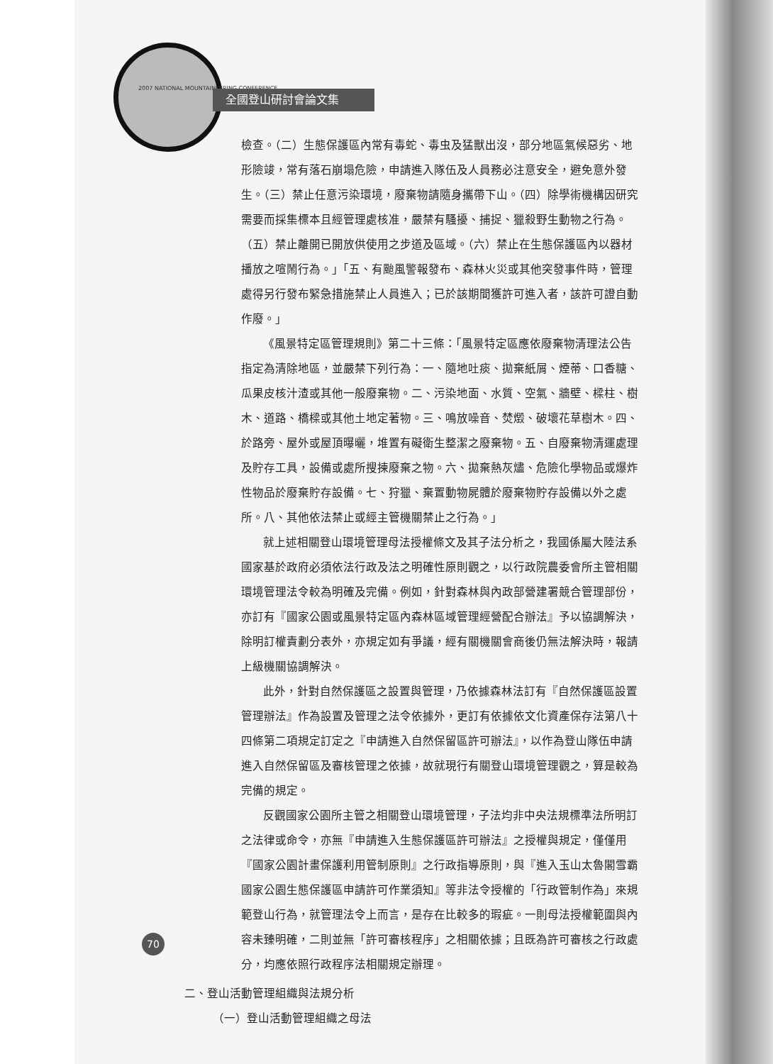2007 NATIONAL MOUNTAINEERING CONFERENCE
全國登山研討會論文集
檢查。（二）生態保護區內常有毒蛇、毒虫及猛獸出沒，部分地區氣候惡劣、地形險竣，常有落石崩塌危險，申請進入隊伍及人員務必注意安全，避免意外發生。（三）禁止任意污染環境，廢棄物請隨身攜帶下山。（四）除學術機構因研究需要而採集標本且經管理處核准，嚴禁有騷擾、捕捉、獵殺野生動物之行為。（五）禁止離開已開放供使用之步道及區域。（六）禁止在生態保護區內以器材播放之喧鬧行為。」「五、有颱風警報發布、森林火災或其他突發事件時，管理處得另行發布緊急措施禁止人員進入；已於該期間獲許可進入者，該許可證自動作廢。」
《風景特定區管理規則》第二十三條：「風景特定區應依廢棄物清理法公告指定為清除地區，並嚴禁下列行為：一、隨地吐痰、拋棄紙屑、煙蒂、口香糖、瓜果皮核汁渣或其他一般廢棄物。二、污染地面、水質、空氣、牆壁、樑柱、樹木、道路、橋樑或其他土地定著物。三、鳴放噪音、焚燬、破壞花草樹木。四、於路旁、屋外或屋頂曝曬，堆置有礙衛生整潔之廢棄物。五、自廢棄物清運處理及貯存工具，設備或處所搜揀廢棄之物。六、拋棄熱灰燼、危險化學物品或爆炸性物品於廢棄貯存設備。七、狩獵、棄置動物屍體於廢棄物貯存設備以外之處所。八、其他依法禁止或經主管機關禁止之行為。」
就上述相關登山環境管理母法授權條文及其子法分析之，我國係屬大陸法系國家基於政府必須依法行政及法之明確性原則觀之，以行政院農委會所主管相關環境管理法令較為明確及完備。例如，針對森林與內政部營建署競合管理部份，亦訂有『國家公園或風景特定區內森林區域管理經營配合辦法』予以協調解決，除明訂權責劃分表外，亦規定如有爭議，經有關機關會商後仍無法解決時，報請上級機關協調解決。
此外，針對自然保護區之設置與管理，乃依據森林法訂有『自然保護區設置管理辦法』作為設置及管理之法令依據外，更訂有依據依文化資產保存法第八十四條第二項規定訂定之『申請進入自然保留區許可辦法』，以作為登山隊伍申請進入自然保留區及審核管理之依據，故就現行有關登山環境管理觀之，算是較為完備的規定。
反觀國家公園所主管之相關登山環境管理，子法均非中央法規標準法所明訂之法律或命令，亦無『申請進入生態保護區許可辦法』之授權與規定，僅僅用『國家公園計畫保護利用管制原則』之行政指導原則，與『進入玉山太魯閣雪霸國家公園生態保護區申請許可作業須知』等非法令授權的「行政管制作為」來規範登山行為，就管理法令上而言，是存在比較多的瑕疵。一則母法授權範圍與內容未臻明確，二則並無「許可審核程序」之相關依據；且既為許可審核之行政處分，均應依照行政程序法相關規定辦理。
二、登山活動管理組織與法規分析
（一）登山活動管理組織之母法
70